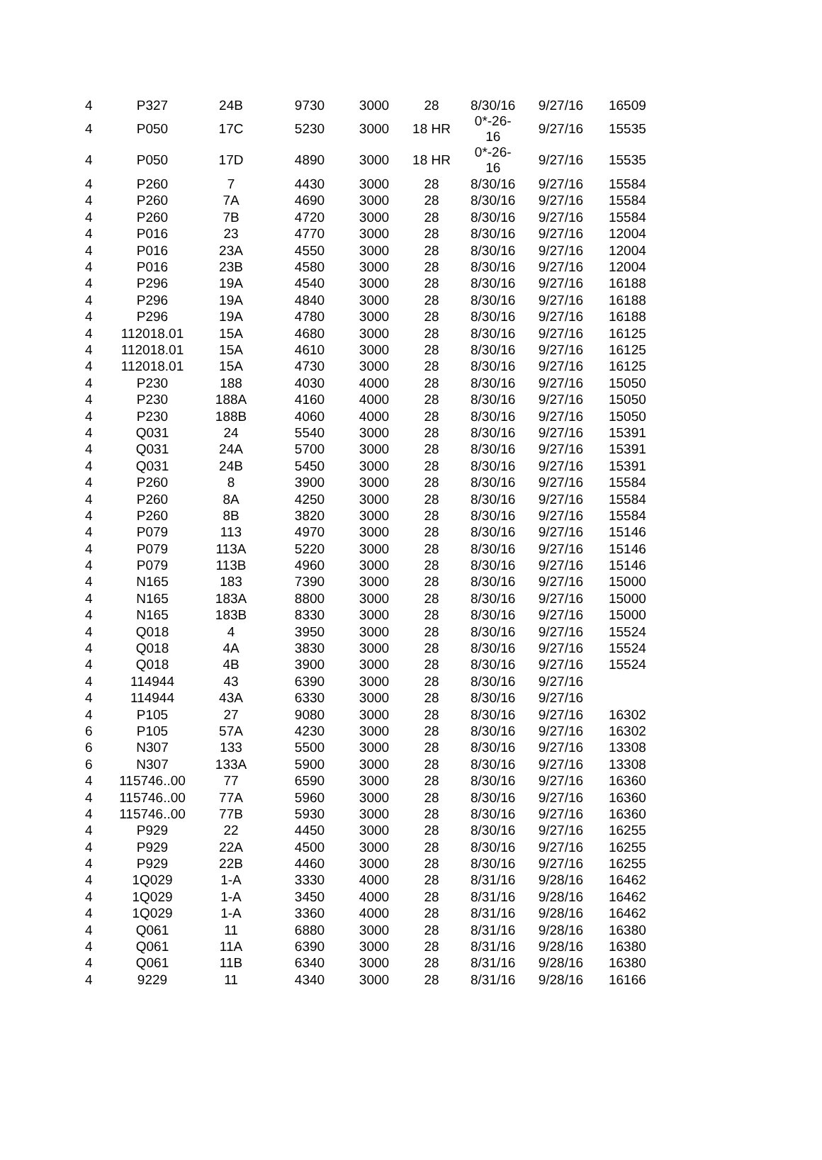| 4 | P327 | 24B | 9730 | 3000 | 28 | 8/30/16 | 9/27/16 | 16509 |
| 4 | P050 | 17C | 5230 | 3000 | 18 HR | 0*-26-16 | 9/27/16 | 15535 |
| 4 | P050 | 17D | 4890 | 3000 | 18 HR | 0*-26-16 | 9/27/16 | 15535 |
| 4 | P260 | 7 | 4430 | 3000 | 28 | 8/30/16 | 9/27/16 | 15584 |
| 4 | P260 | 7A | 4690 | 3000 | 28 | 8/30/16 | 9/27/16 | 15584 |
| 4 | P260 | 7B | 4720 | 3000 | 28 | 8/30/16 | 9/27/16 | 15584 |
| 4 | P016 | 23 | 4770 | 3000 | 28 | 8/30/16 | 9/27/16 | 12004 |
| 4 | P016 | 23A | 4550 | 3000 | 28 | 8/30/16 | 9/27/16 | 12004 |
| 4 | P016 | 23B | 4580 | 3000 | 28 | 8/30/16 | 9/27/16 | 12004 |
| 4 | P296 | 19A | 4540 | 3000 | 28 | 8/30/16 | 9/27/16 | 16188 |
| 4 | P296 | 19A | 4840 | 3000 | 28 | 8/30/16 | 9/27/16 | 16188 |
| 4 | P296 | 19A | 4780 | 3000 | 28 | 8/30/16 | 9/27/16 | 16188 |
| 4 | 112018.01 | 15A | 4680 | 3000 | 28 | 8/30/16 | 9/27/16 | 16125 |
| 4 | 112018.01 | 15A | 4610 | 3000 | 28 | 8/30/16 | 9/27/16 | 16125 |
| 4 | 112018.01 | 15A | 4730 | 3000 | 28 | 8/30/16 | 9/27/16 | 16125 |
| 4 | P230 | 188 | 4030 | 4000 | 28 | 8/30/16 | 9/27/16 | 15050 |
| 4 | P230 | 188A | 4160 | 4000 | 28 | 8/30/16 | 9/27/16 | 15050 |
| 4 | P230 | 188B | 4060 | 4000 | 28 | 8/30/16 | 9/27/16 | 15050 |
| 4 | Q031 | 24 | 5540 | 3000 | 28 | 8/30/16 | 9/27/16 | 15391 |
| 4 | Q031 | 24A | 5700 | 3000 | 28 | 8/30/16 | 9/27/16 | 15391 |
| 4 | Q031 | 24B | 5450 | 3000 | 28 | 8/30/16 | 9/27/16 | 15391 |
| 4 | P260 | 8 | 3900 | 3000 | 28 | 8/30/16 | 9/27/16 | 15584 |
| 4 | P260 | 8A | 4250 | 3000 | 28 | 8/30/16 | 9/27/16 | 15584 |
| 4 | P260 | 8B | 3820 | 3000 | 28 | 8/30/16 | 9/27/16 | 15584 |
| 4 | P079 | 113 | 4970 | 3000 | 28 | 8/30/16 | 9/27/16 | 15146 |
| 4 | P079 | 113A | 5220 | 3000 | 28 | 8/30/16 | 9/27/16 | 15146 |
| 4 | P079 | 113B | 4960 | 3000 | 28 | 8/30/16 | 9/27/16 | 15146 |
| 4 | N165 | 183 | 7390 | 3000 | 28 | 8/30/16 | 9/27/16 | 15000 |
| 4 | N165 | 183A | 8800 | 3000 | 28 | 8/30/16 | 9/27/16 | 15000 |
| 4 | N165 | 183B | 8330 | 3000 | 28 | 8/30/16 | 9/27/16 | 15000 |
| 4 | Q018 | 4 | 3950 | 3000 | 28 | 8/30/16 | 9/27/16 | 15524 |
| 4 | Q018 | 4A | 3830 | 3000 | 28 | 8/30/16 | 9/27/16 | 15524 |
| 4 | Q018 | 4B | 3900 | 3000 | 28 | 8/30/16 | 9/27/16 | 15524 |
| 4 | 114944 | 43 | 6390 | 3000 | 28 | 8/30/16 | 9/27/16 | |
| 4 | 114944 | 43A | 6330 | 3000 | 28 | 8/30/16 | 9/27/16 | |
| 4 | P105 | 27 | 9080 | 3000 | 28 | 8/30/16 | 9/27/16 | 16302 |
| 6 | P105 | 57A | 4230 | 3000 | 28 | 8/30/16 | 9/27/16 | 16302 |
| 6 | N307 | 133 | 5500 | 3000 | 28 | 8/30/16 | 9/27/16 | 13308 |
| 6 | N307 | 133A | 5900 | 3000 | 28 | 8/30/16 | 9/27/16 | 13308 |
| 4 | 115746..00 | 77 | 6590 | 3000 | 28 | 8/30/16 | 9/27/16 | 16360 |
| 4 | 115746..00 | 77A | 5960 | 3000 | 28 | 8/30/16 | 9/27/16 | 16360 |
| 4 | 115746..00 | 77B | 5930 | 3000 | 28 | 8/30/16 | 9/27/16 | 16360 |
| 4 | P929 | 22 | 4450 | 3000 | 28 | 8/30/16 | 9/27/16 | 16255 |
| 4 | P929 | 22A | 4500 | 3000 | 28 | 8/30/16 | 9/27/16 | 16255 |
| 4 | P929 | 22B | 4460 | 3000 | 28 | 8/30/16 | 9/27/16 | 16255 |
| 4 | 1Q029 | 1-A | 3330 | 4000 | 28 | 8/31/16 | 9/28/16 | 16462 |
| 4 | 1Q029 | 1-A | 3450 | 4000 | 28 | 8/31/16 | 9/28/16 | 16462 |
| 4 | 1Q029 | 1-A | 3360 | 4000 | 28 | 8/31/16 | 9/28/16 | 16462 |
| 4 | Q061 | 11 | 6880 | 3000 | 28 | 8/31/16 | 9/28/16 | 16380 |
| 4 | Q061 | 11A | 6390 | 3000 | 28 | 8/31/16 | 9/28/16 | 16380 |
| 4 | Q061 | 11B | 6340 | 3000 | 28 | 8/31/16 | 9/28/16 | 16380 |
| 4 | 9229 | 11 | 4340 | 3000 | 28 | 8/31/16 | 9/28/16 | 16166 |